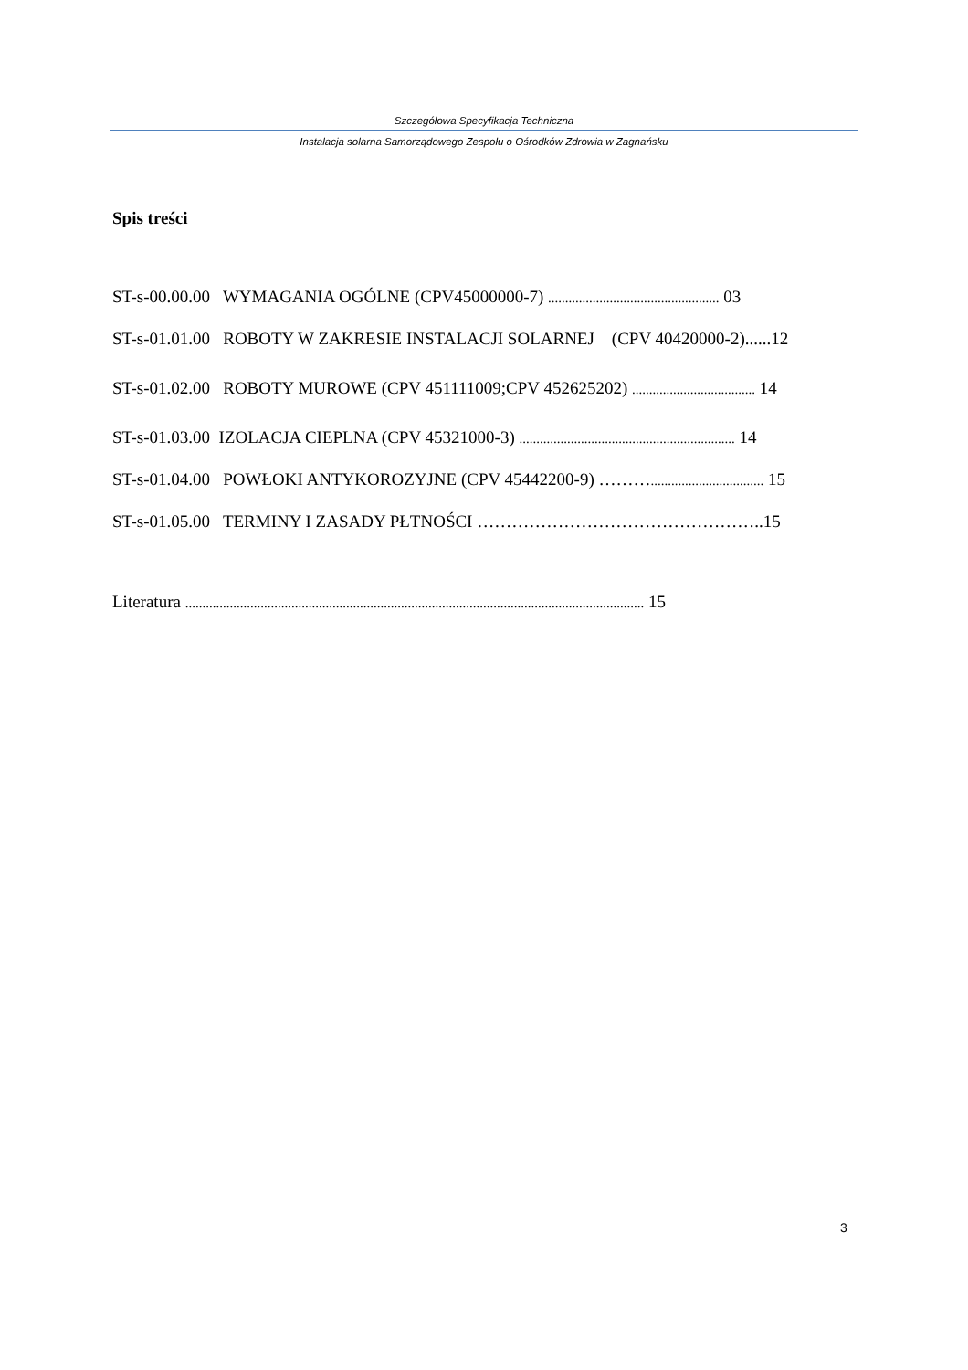Szczegółowa Specyfikacja Techniczna
Instalacja solarna Samorządowego Zespołu o Ośrodków Zdrowia w Zagnańsku
Spis treści
ST-s-00.00.00 WYMAGANIA OGÓLNE (CPV45000000-7) .................................................. 03
ST-s-01.01.00 ROBOTY W ZAKRESIE INSTALACJI SOLARNEJ (CPV 40420000-2)......12
ST-s-01.02.00 ROBOTY MUROWE (CPV 451111009;CPV 452625202) .................................... 14
ST-s-01.03.00 IZOLACJA CIEPLNA (CPV 45321000-3) ............................................................... 14
ST-s-01.04.00 POWŁOKI ANTYKOROZYJNE (CPV 45442200-9) ………................................. 15
ST-s-01.05.00 TERMINY I ZASADY PŁTNOŚCI …………………………………………..15
Literatura ...................................................................................................................................... 15
3